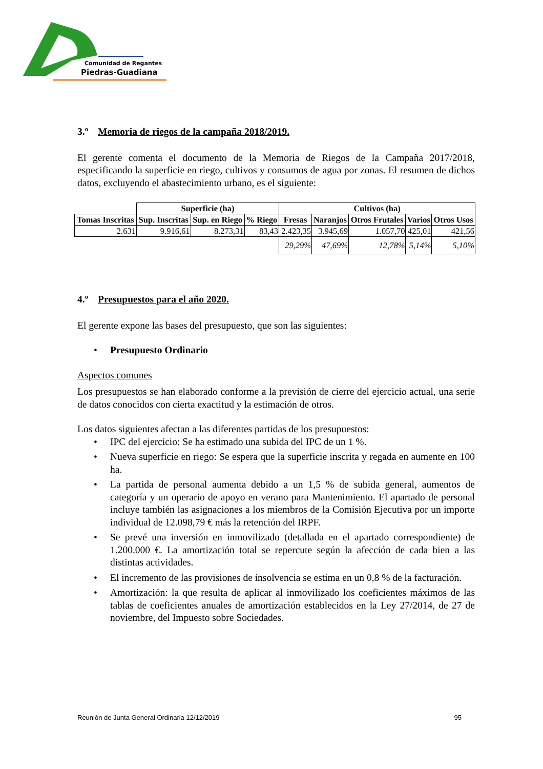Comunidad de Regantes
Piedras-Guadiana
3.º Memoria de riegos de la campaña 2018/2019.
El gerente comenta el documento de la Memoria de Riegos de la Campaña 2017/2018, especificando la superficie en riego, cultivos y consumos de agua por zonas. El resumen de dichos datos, excluyendo el abastecimiento urbano, es el siguiente:
| | Superficie (ha) | | | Cultivos (ha) | | | | |
| Tomas Inscritas | Sup. Inscritas | Sup. en Riego | % Riego | Fresas | Naranjos | Otros Frutales | Varios | Otros Usos |
| 2.631 | 9.916,61 | 8.273,31 | 83,43 | 2.423,35 | 3.945,69 | 1.057,70 | 425,01 | 421,56 |
| | | | | 29,29% | 47,69% | 12,78% | 5,14% | 5,10% |
4.º Presupuestos para el año 2020.
El gerente expone las bases del presupuesto, que son las siguientes:
• Presupuesto Ordinario
Aspectos comunes
Los presupuestos se han elaborado conforme a la previsión de cierre del ejercicio actual, una serie de datos conocidos con cierta exactitud y la estimación de otros.
Los datos siguientes afectan a las diferentes partidas de los presupuestos:
• IPC del ejercicio: Se ha estimado una subida del IPC de un 1 %.
• Nueva superficie en riego: Se espera que la superficie inscrita y regada en aumente en 100 ha.
• La partida de personal aumenta debido a un 1,5 % de subida general, aumentos de categoría y un operario de apoyo en verano para Mantenimiento. El apartado de personal incluye también las asignaciones a los miembros de la Comisión Ejecutiva por un importe individual de 12.098,79 € más la retención del IRPF.
• Se prevé una inversión en inmovilizado (detallada en el apartado correspondiente) de 1.200.000 €. La amortización total se repercute según la afección de cada bien a las distintas actividades.
• El incremento de las provisiones de insolvencia se estima en un 0,8 % de la facturación.
• Amortización: la que resulta de aplicar al inmovilizado los coeficientes máximos de las tablas de coeficientes anuales de amortización establecidos en la Ley 27/2014, de 27 de noviembre, del Impuesto sobre Sociedades.
Reunión de Junta General Ordinaria 12/12/2019 95